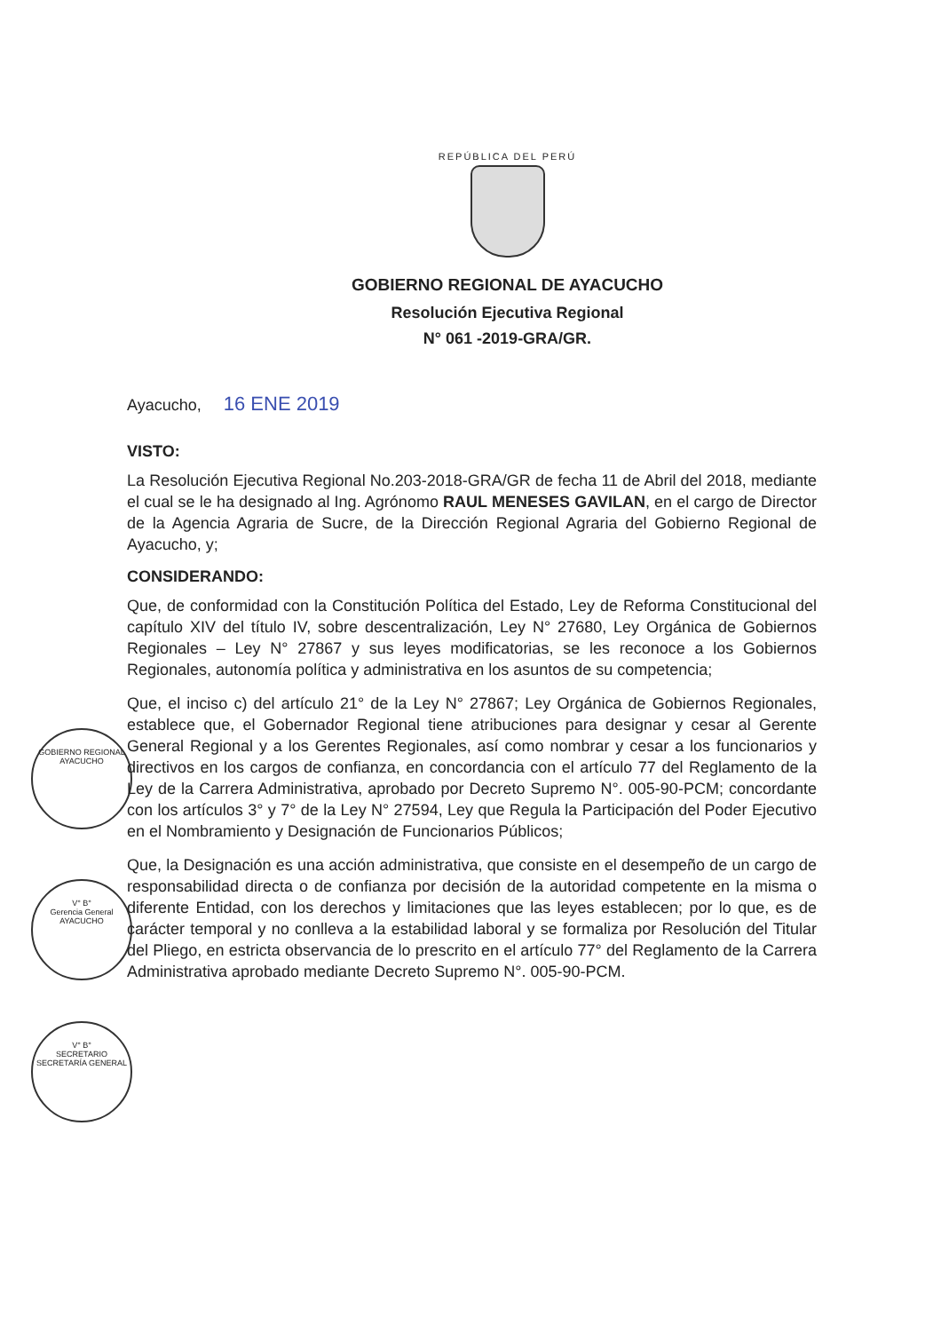GOBIERNO REGIONAL
AYACUCHO
V° B°
Gerencia General
AYACUCHO
V° B°
SECRETARIO
SECRETARÍA GENERAL
REPÚBLICA DEL PERÚ
GOBIERNO REGIONAL DE AYACUCHO
Resolución Ejecutiva Regional
N° 061 -2019-GRA/GR.
Ayacucho, 16 ENE 2019
VISTO:
La Resolución Ejecutiva Regional No.203-2018-GRA/GR de fecha 11 de Abril del 2018, mediante el cual se le ha designado al Ing. Agrónomo RAUL MENESES GAVILAN, en el cargo de Director de la Agencia Agraria de Sucre, de la Dirección Regional Agraria del Gobierno Regional de Ayacucho, y;
CONSIDERANDO:
Que, de conformidad con la Constitución Política del Estado, Ley de Reforma Constitucional del capítulo XIV del título IV, sobre descentralización, Ley N° 27680, Ley Orgánica de Gobiernos Regionales – Ley N° 27867 y sus leyes modificatorias, se les reconoce a los Gobiernos Regionales, autonomía política y administrativa en los asuntos de su competencia;
Que, el inciso c) del artículo 21° de la Ley N° 27867; Ley Orgánica de Gobiernos Regionales, establece que, el Gobernador Regional tiene atribuciones para designar y cesar al Gerente General Regional y a los Gerentes Regionales, así como nombrar y cesar a los funcionarios y directivos en los cargos de confianza, en concordancia con el artículo 77 del Reglamento de la Ley de la Carrera Administrativa, aprobado por Decreto Supremo N°. 005-90-PCM; concordante con los artículos 3° y 7° de la Ley N° 27594, Ley que Regula la Participación del Poder Ejecutivo en el Nombramiento y Designación de Funcionarios Públicos;
Que, la Designación es una acción administrativa, que consiste en el desempeño de un cargo de responsabilidad directa o de confianza por decisión de la autoridad competente en la misma o diferente Entidad, con los derechos y limitaciones que las leyes establecen; por lo que, es de carácter temporal y no conlleva a la estabilidad laboral y se formaliza por Resolución del Titular del Pliego, en estricta observancia de lo prescrito en el artículo 77° del Reglamento de la Carrera Administrativa aprobado mediante Decreto Supremo N°. 005-90-PCM.